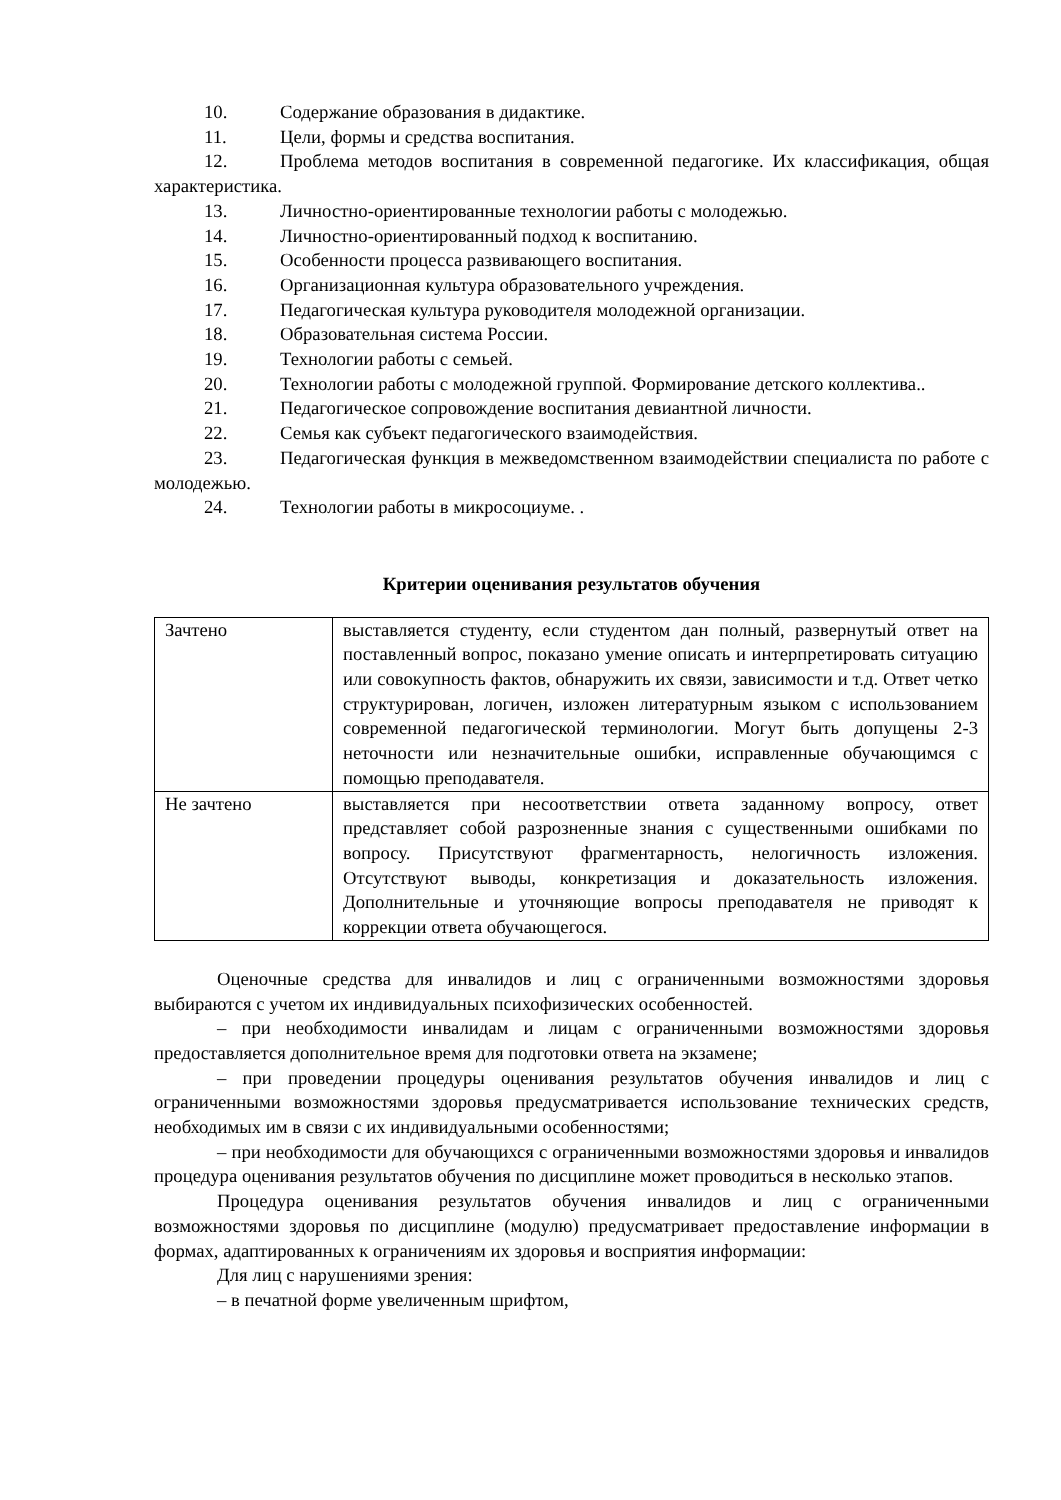10. Содержание образования в дидактике.
11. Цели, формы и средства воспитания.
12. Проблема методов воспитания в современной педагогике. Их классификация, общая характеристика.
13. Личностно-ориентированные технологии работы с молодежью.
14. Личностно-ориентированный подход к воспитанию.
15. Особенности процесса развивающего воспитания.
16. Организационная культура образовательного учреждения.
17. Педагогическая культура руководителя молодежной организации.
18. Образовательная система России.
19. Технологии работы с семьей.
20. Технологии работы с молодежной группой. Формирование детского коллектива..
21. Педагогическое сопровождение воспитания девиантной личности.
22. Семья как субъект педагогического взаимодействия.
23. Педагогическая функция в межведомственном взаимодействии специалиста по работе с молодежью.
24. Технологии работы в микросоциуме. .
Критерии оценивания результатов обучения
| Зачтено | выставляется студенту, если студентом дан полный, развернутый ответ на поставленный вопрос, показано умение описать и интерпретировать ситуацию или совокупность фактов, обнаружить их связи, зависимости и т.д. Ответ четко структурирован, логичен, изложен литературным языком с использованием современной педагогической терминологии. Могут быть допущены 2-3 неточности или незначительные ошибки, исправленные обучающимся с помощью преподавателя. |
| Не зачтено | выставляется при несоответствии ответа заданному вопросу, ответ представляет собой разрозненные знания с существенными ошибками по вопросу. Присутствуют фрагментарность, нелогичность изложения. Отсутствуют выводы, конкретизация и доказательность изложения. Дополнительные и уточняющие вопросы преподавателя не приводят к коррекции ответа обучающегося. |
Оценочные средства для инвалидов и лиц с ограниченными возможностями здоровья выбираются с учетом их индивидуальных психофизических особенностей.
– при необходимости инвалидам и лицам с ограниченными возможностями здоровья предоставляется дополнительное время для подготовки ответа на экзамене;
– при проведении процедуры оценивания результатов обучения инвалидов и лиц с ограниченными возможностями здоровья предусматривается использование технических средств, необходимых им в связи с их индивидуальными особенностями;
– при необходимости для обучающихся с ограниченными возможностями здоровья и инвалидов процедура оценивания результатов обучения по дисциплине может проводиться в несколько этапов.
Процедура оценивания результатов обучения инвалидов и лиц с ограниченными возможностями здоровья по дисциплине (модулю) предусматривает предоставление информации в формах, адаптированных к ограничениям их здоровья и восприятия информации:
Для лиц с нарушениями зрения:
– в печатной форме увеличенным шрифтом,